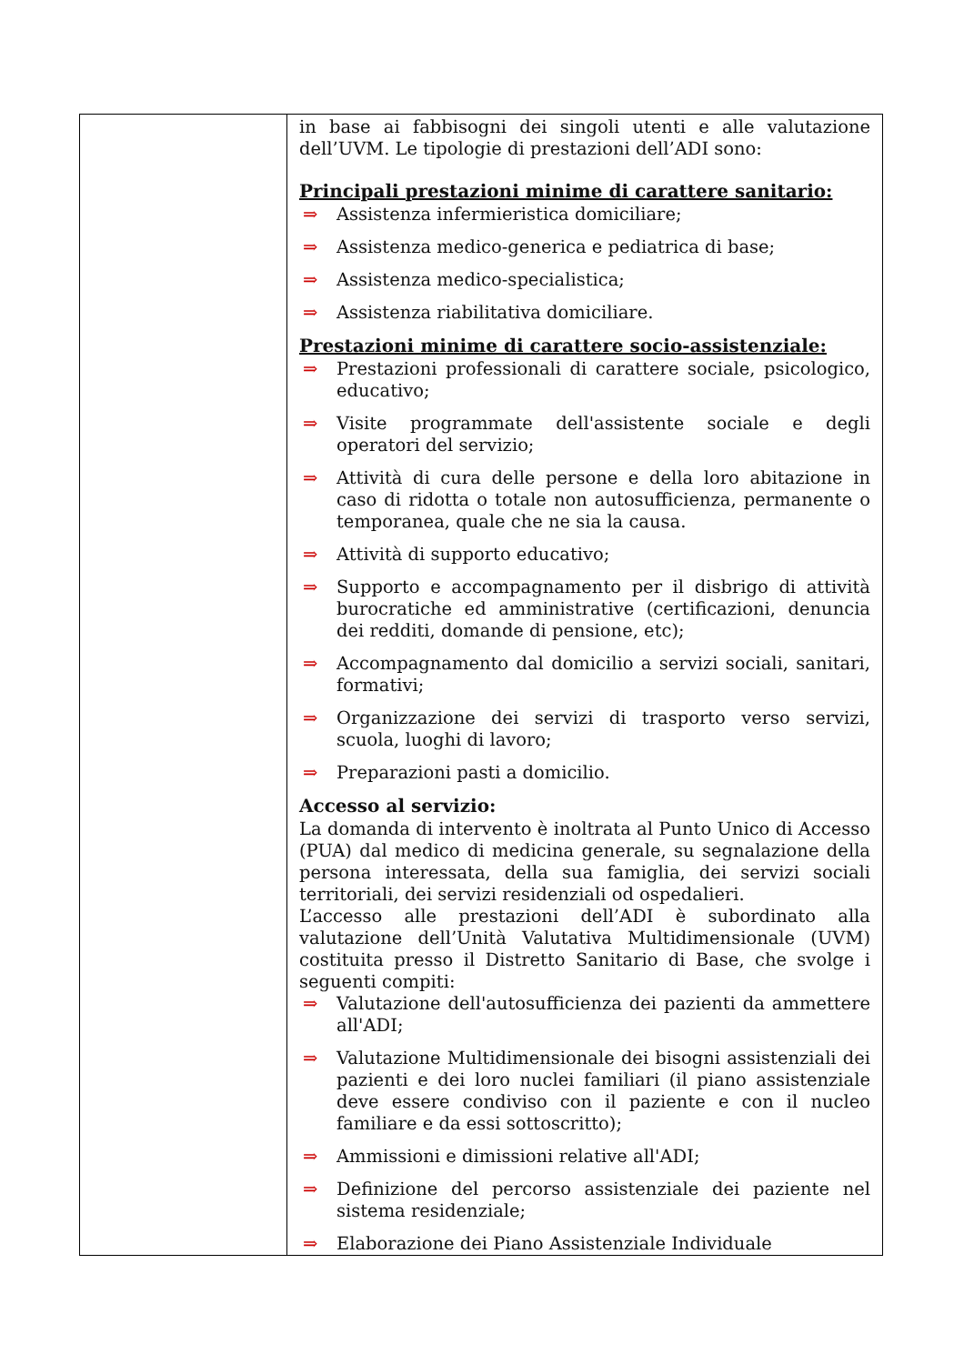| | in base ai fabbisogni dei singoli utenti e alle valutazione dell’UVM. Le tipologie di prestazioni dell’ADI sono: Principali prestazioni minime di carattere sanitario: ⇒ Assistenza infermieristica domiciliare; ⇒ Assistenza medico-generica e pediatrica di base; ⇒ Assistenza medico-specialistica; ⇒ Assistenza riabilitativa domiciliare. Prestazioni minime di carattere socio-assistenziale: ⇒ Prestazioni professionali di carattere sociale, psicologico, educativo; ⇒ Visite programmate dell'assistente sociale e degli operatori del servizio; ⇒ Attività di cura delle persone e della loro abitazione in caso di ridotta o totale non autosufficienza, permanente o temporanea, quale che ne sia la causa. ⇒ Attività di supporto educativo; ⇒ Supporto e accompagnamento per il disbrigo di attività burocratiche ed amministrative (certificazioni, denuncia dei redditi, domande di pensione, etc); ⇒ Accompagnamento dal domicilio a servizi sociali, sanitari, formativi; ⇒ Organizzazione dei servizi di trasporto verso servizi, scuola, luoghi di lavoro; ⇒ Preparazioni pasti a domicilio. Accesso al servizio: La domanda di intervento è inoltrata al Punto Unico di Accesso (PUA) dal medico di medicina generale, su segnalazione della persona interessata, della sua famiglia, dei servizi sociali territoriali, dei servizi residenziali od ospedalieri. L’accesso alle prestazioni dell’ADI è subordinato alla valutazione dell’Unità Valutativa Multidimensionale (UVM) costituita presso il Distretto Sanitario di Base, che svolge i seguenti compiti: ⇒ Valutazione dell'autosufficienza dei pazienti da ammettere all'ADI; ⇒ Valutazione Multidimensionale dei bisogni assistenziali dei pazienti e dei loro nuclei familiari (il piano assistenziale deve essere condiviso con il paziente e con il nucleo familiare e da essi sottoscritto); ⇒ Ammissioni e dimissioni relative all'ADI; ⇒ Definizione del percorso assistenziale dei paziente nel sistema residenziale; ⇒ Elaborazione dei Piano Assistenziale Individuale |